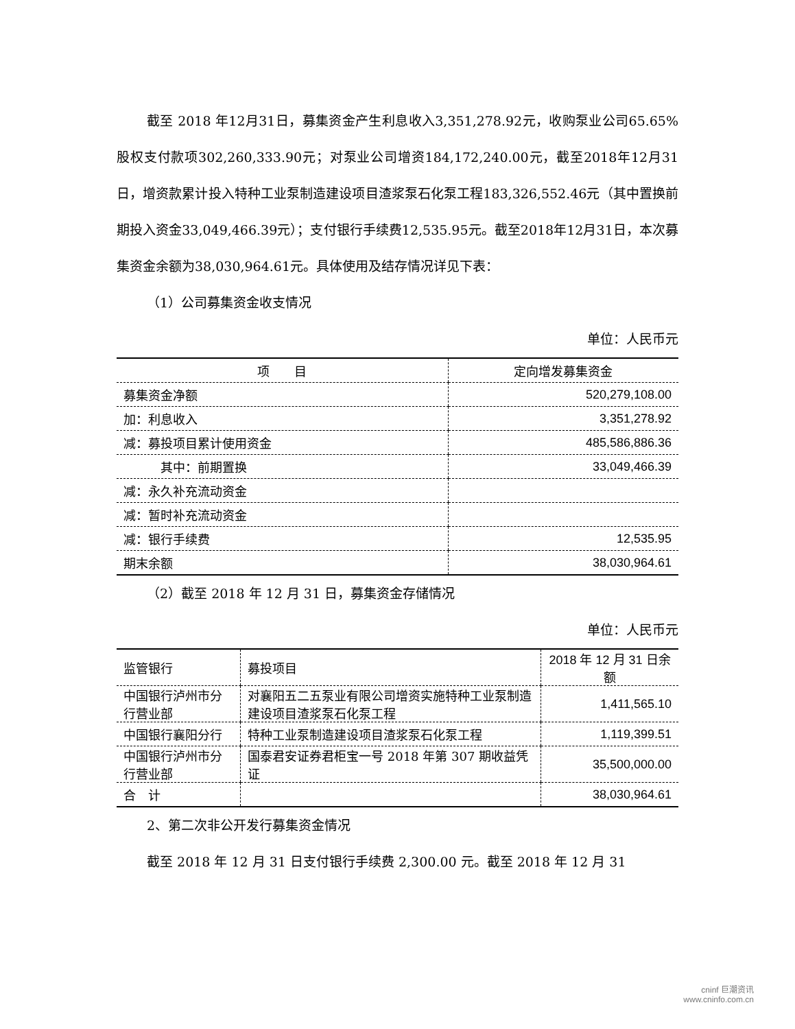截至 2018 年12月31日，募集资金产生利息收入3,351,278.92元，收购泵业公司65.65%股权支付款项302,260,333.90元；对泵业公司增资184,172,240.00元，截至2018年12月31日，增资款累计投入特种工业泵制造建设项目渣浆泵石化泵工程183,326,552.46元（其中置换前期投入资金33,049,466.39元）；支付银行手续费12,535.95元。截至2018年12月31日，本次募集资金余额为38,030,964.61元。具体使用及结存情况详见下表：
（1）公司募集资金收支情况
单位：人民币元
| 项 目 | 定向增发募集资金 |
| --- | --- |
| 募集资金净额 | 520,279,108.00 |
| 加：利息收入 | 3,351,278.92 |
| 减：募投项目累计使用资金 | 485,586,886.36 |
| 其中：前期置换 | 33,049,466.39 |
| 减：永久补充流动资金 | |
| 减：暂时补充流动资金 | |
| 减：银行手续费 | 12,535.95 |
| 期末余额 | 38,030,964.61 |
（2）截至 2018 年 12 月 31 日，募集资金存储情况
单位：人民币元
| 监管银行 | 募投项目 | 2018 年 12 月 31 日余额 |
| 中国银行泸州市分行营业部 | 对襄阳五二五泵业有限公司增资实施特种工业泵制造建设项目渣浆泵石化泵工程 | 1,411,565.10 |
| 中国银行襄阳分行 | 特种工业泵制造建设项目渣浆泵石化泵工程 | 1,119,399.51 |
| 中国银行泸州市分行营业部 | 国泰君安证券君柜宝一号 2018 年第 307 期收益凭证 | 35,500,000.00 |
| 合 计 | | 38,030,964.61 |
2、第二次非公开发行募集资金情况
截至 2018 年 12 月 31 日支付银行手续费 2,300.00 元。截至 2018 年 12 月 31
cninf 巨潮资讯
www.cninfo.com.cn